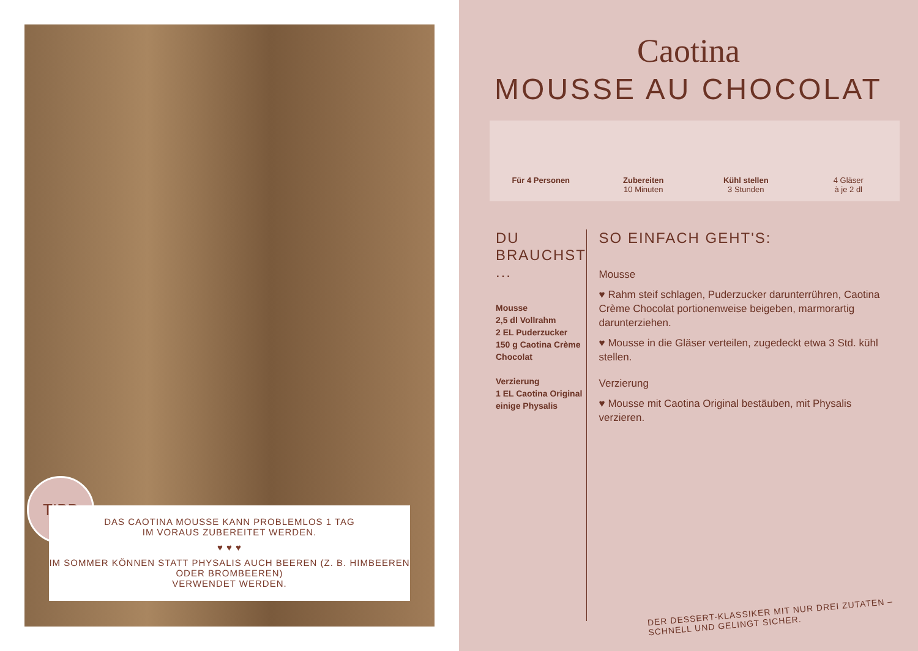TIPP
DAS CAOTINA MOUSSE KANN PROBLEMLOS 1 TAG
IM VORAUS ZUBEREITET WERDEN.
♥ ♥ ♥
IM SOMMER KÖNNEN STATT PHYSALIS AUCH BEEREN (Z. B. HIMBEEREN ODER BROMBEEREN)
VERWENDET WERDEN.
Caotina
MOUSSE AU CHOCOLAT
Für 4 Personen Zubereiten
10 Minuten
Kühl stellen
3 Stunden
4 Gläser
à je 2 dl
DU BRAUCHST ...
Mousse
2,5 dl Vollrahm
2 EL Puderzucker
150 g Caotina Crème Chocolat
Verzierung
1 EL Caotina Original
einige Physalis
SO EINFACH GEHT'S:
Mousse
♥ Rahm steif schlagen, Puderzucker darunterrühren, Caotina Crème Chocolat portionenweise beigeben, marmorartig darunterziehen.
♥ Mousse in die Gläser verteilen, zugedeckt etwa 3 Std. kühl stellen.
Verzierung
♥ Mousse mit Caotina Original bestäuben, mit Physalis verzieren.
DER DESSERT-KLASSIKER MIT NUR DREI ZUTATEN –
SCHNELL UND GELINGT SICHER.